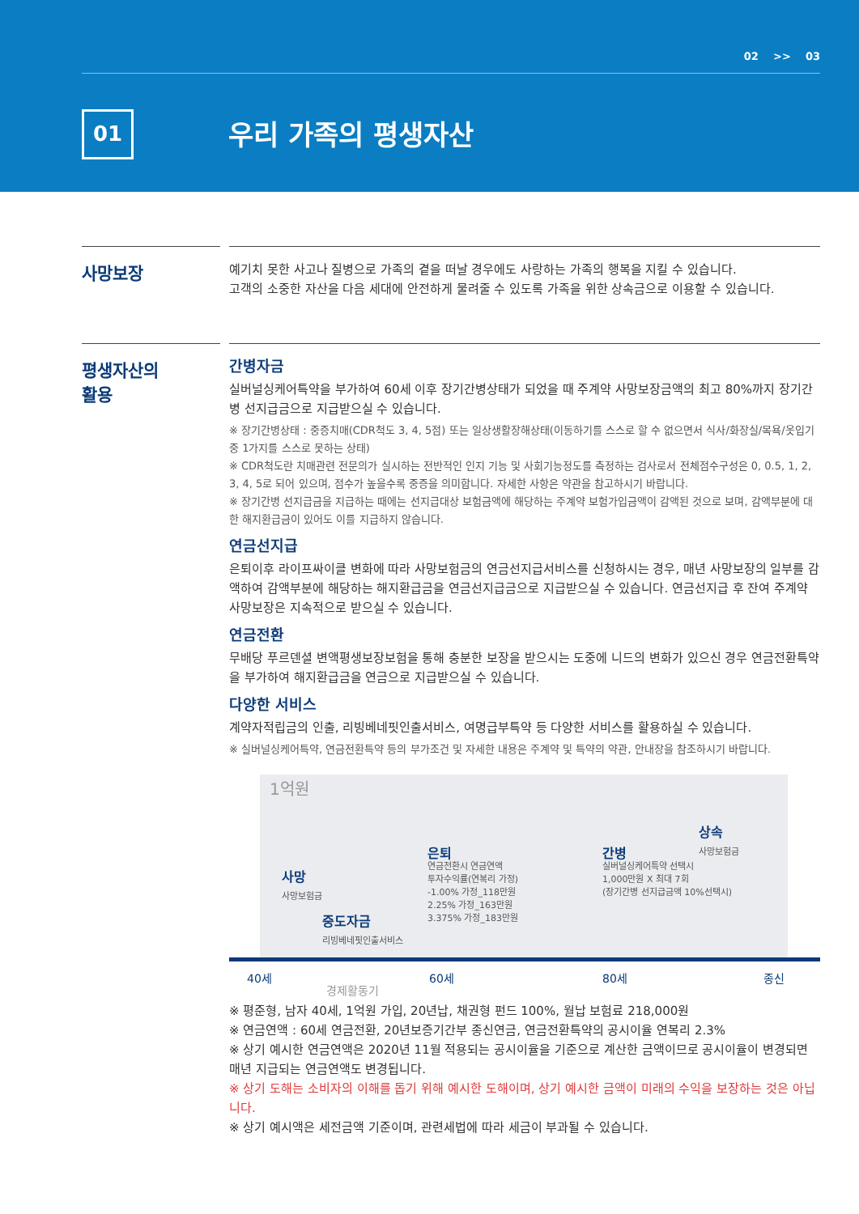02 >> 03
01 우리 가족의 평생자산
사망보장
예기치 못한 사고나 질병으로 가족의 곁을 떠날 경우에도 사랑하는 가족의 행복을 지킬 수 있습니다.
고객의 소중한 자산을 다음 세대에 안전하게 물려줄 수 있도록 가족을 위한 상속금으로 이용할 수 있습니다.
평생자산의
활용
간병자금
실버널싱케어특약을 부가하여 60세 이후 장기간병상태가 되었을 때 주계약 사망보장금액의 최고 80%까지 장기간병 선지급금으로 지급받으실 수 있습니다.
※ 장기간병상태 : 중증치매(CDR척도 3, 4, 5점) 또는 일상생활장해상태(이동하기를 스스로 할 수 없으면서 식사/화장실/목욕/옷입기 중 1가지를 스스로 못하는 상태)
※ CDR척도란 치매관련 전문의가 실시하는 전반적인 인지 기능 및 사회기능정도를 측정하는 검사로서 전체점수구성은 0, 0.5, 1, 2, 3, 4, 5로 되어 있으며, 점수가 높을수록 중증을 의미합니다. 자세한 사항은 약관을 참고하시기 바랍니다.
※ 장기간병 선지급금을 지급하는 때에는 선지급대상 보험금액에 해당하는 주계약 보험가입금액이 감액된 것으로 보며, 감액부분에 대한 해지환급금이 있어도 이를 지급하지 않습니다.
연금선지급
은퇴이후 라이프싸이클 변화에 따라 사망보험금의 연금선지급서비스를 신청하시는 경우, 매년 사망보장의 일부를 감액하여 감액부분에 해당하는 해지환급금을 연금선지급금으로 지급받으실 수 있습니다. 연금선지급 후 잔여 주계약 사망보장은 지속적으로 받으실 수 있습니다.
연금전환
무배당 푸르덴셜 변액평생보장보험을 통해 충분한 보장을 받으시는 도중에 니드의 변화가 있으신 경우 연금전환특약을 부가하여 해지환급금을 연금으로 지급받으실 수 있습니다.
다양한 서비스
계약자적립금의 인출, 리빙베네핏인출서비스, 여명급부특약 등 다양한 서비스를 활용하실 수 있습니다.
※ 실버널싱케어특약, 연금전환특약 등의 부가조건 및 자세한 내용은 주계약 및 특약의 약관, 안내장을 참조하시기 바랍니다.
1억원
사망
사망보험금
중도자금
리빙베네핏인출서비스
은퇴
연금전환시 연금연액
투자수익률(연복리 가정)
-1.00% 가정_118만원
2.25% 가정_163만원
3.375% 가정_183만원
간병
실버널싱케어특약 선택시
1,000만원 X 최대 7회
(장기간병 선지급금액 10%선택시)
상속
사망보험금
40세
경제활동기
60세 80세 종신
※ 평준형, 남자 40세, 1억원 가입, 20년납, 채권형 펀드 100%, 월납 보험료 218,000원
※ 연금연액 : 60세 연금전환, 20년보증기간부 종신연금, 연금전환특약의 공시이율 연복리 2.3%
※ 상기 예시한 연금연액은 2020년 11월 적용되는 공시이율을 기준으로 계산한 금액이므로 공시이율이 변경되면 매년 지급되는 연금연액도 변경됩니다.
※ 상기 도해는 소비자의 이해를 돕기 위해 예시한 도해이며, 상기 예시한 금액이 미래의 수익을 보장하는 것은 아닙니다.
※ 상기 예시액은 세전금액 기준이며, 관련세법에 따라 세금이 부과될 수 있습니다.